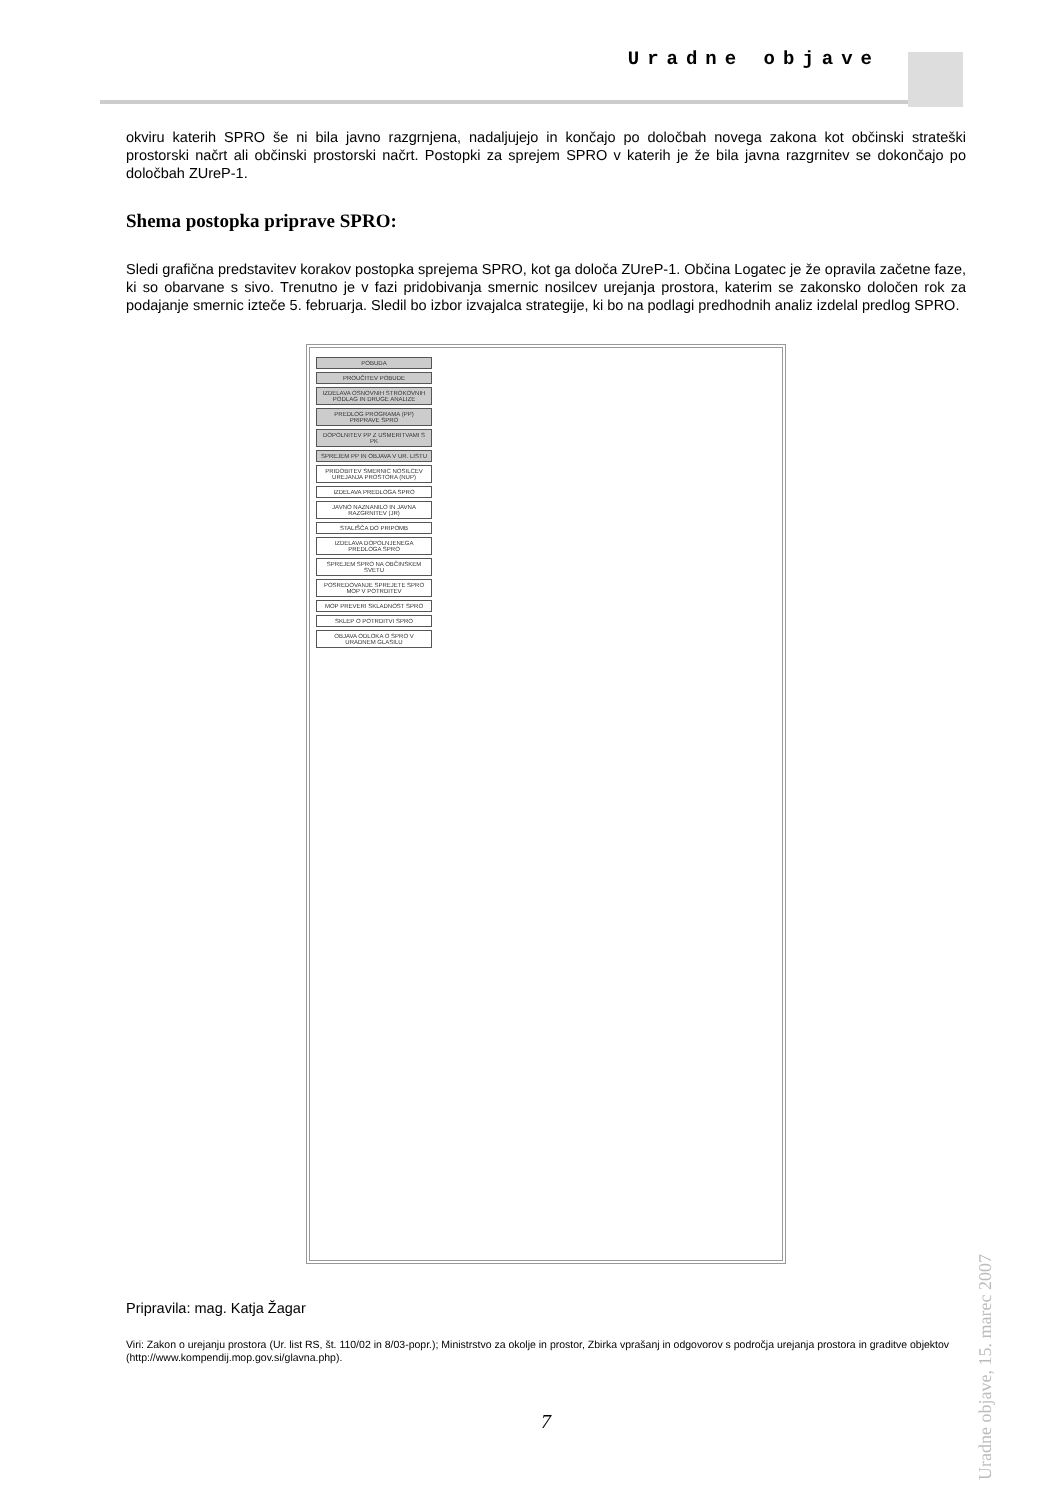Uradne objave
okviru katerih SPRO še ni bila javno razgrnjena, nadaljujejo in končajo po določbah novega zakona kot občinski strateški prostorski načrt ali občinski prostorski načrt. Postopki za sprejem SPRO v katerih je že bila javna razgrnitev se dokončajo po določbah ZUreP-1.
Shema postopka priprave SPRO:
Sledi grafična predstavitev korakov postopka sprejema SPRO, kot ga določa ZUreP-1. Občina Logatec je že opravila začetne faze, ki so obarvane s sivo. Trenutno je v fazi pridobivanja smernic nosilcev urejanja prostora, katerim se zakonsko določen rok za podajanje smernic izteče 5. februarja. Sledil bo izbor izvajalca strategije, ki bo na podlagi predhodnih analiz izdelal predlog SPRO.
POBUDA
PROUČITEV POBUDE
IZDELAVA OSNOVNIH STROKOVNIH PODLAG IN DRUGE ANALIZE
PREDLOG PROGRAMA (PP) PRIPRAVE SPRO
DOPOLNITEV PP Z USMERITVAMI S PK
SPREJEM PP IN OBJAVA V UR. LISTU
PRIDOBITEV SMERNIC NOSILCEV UREJANJA PROSTORA (NUP)
IZDELAVA PREDLOGA SPRO
JAVNO NAZNANILO IN JAVNA RAZGRNITEV (JR)
STALIŠČA DO PRIPOMB
IZDELAVA DOPOLNJENEGA PREDLOGA SPRO
SPREJEM SPRO NA OBČINSKEM SVETU
POSREDOVANJE SPREJETE SPRO MOP V POTRDITEV
MOP PREVERI SKLADNOST SPRO
SKLEP O POTRDITVI SPRO
OBJAVA ODLOKA O SPRO V URADNEM GLASILU
Pripravila: mag. Katja Žagar
Viri: Zakon o urejanju prostora (Ur. list RS, št. 110/02 in 8/03-popr.); Ministrstvo za okolje in prostor, Zbirka vprašanj in odgovorov s področja urejanja prostora in graditve objektov (http://www.kompendij.mop.gov.si/glavna.php).
7
Uradne objave, 15. marec 2007